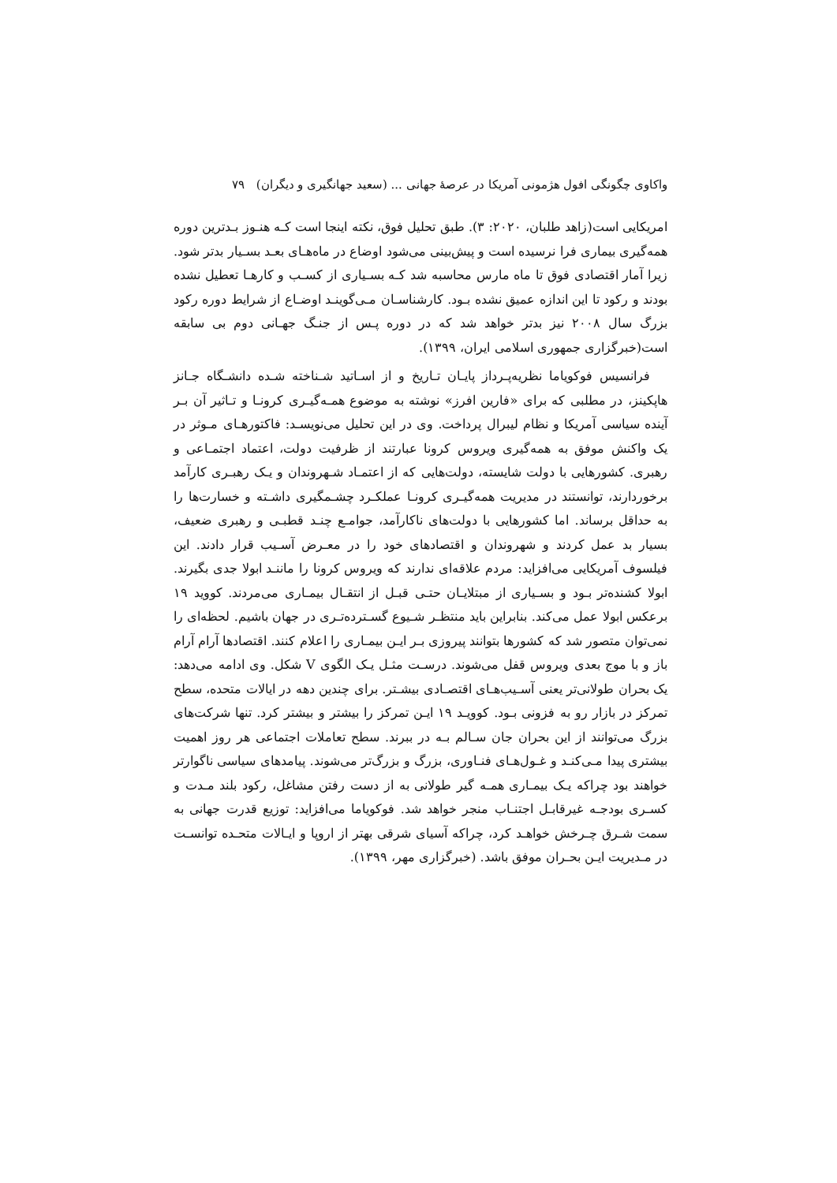واکاوی چگونگی افول هژمونی آمریکا در عرصهٔ جهانی ... (سعید جهانگیری و دیگران) ۷۹
امریکایی است(زاهد طلبان، ۲۰۲۰: ۳). طبق تحلیل فوق، نکته اینجا است کـه هنـوز بـدترین دوره همه‌گیری بیماری فرا نرسیده است و پیش‌بینی می‌شود اوضاع در ماه‌هـای بعـد بسـیار بدتر شود. زیرا آمار اقتصادی فوق تا ماه مارس محاسبه شد کـه بسـیاری از کسـب و کارهـا تعطیل نشده بودند و رکود تا این اندازه عمیق نشده بـود. کارشناسـان مـی‌گوینـد اوضـاع از شرایط دوره رکود بزرگ سال ۲۰۰۸ نیز بدتر خواهد شد که در دوره پـس از جنـگ جهـانی دوم بی سابقه است(خبرگزاری جمهوری اسلامی ایران، ۱۳۹۹).
فرانسیس فوکویاما نظریه‌پـرداز پایـان تـاریخ و از اسـاتید شـناخته شـده دانشـگاه جـانز هاپکینز، در مطلبی که برای «فارین افرز» نوشته به موضوع همـه‌گیـری کرونـا و تـاثیر آن بـر آینده سیاسی آمریکا و نظام لیبرال پرداخت. وی در این تحلیل می‌نویسـد: فاکتورهـای مـوثر در یک واکنش موفق به همه‌گیری ویروس کرونا عبارتند از ظرفیت دولت، اعتماد اجتمـاعی و رهبری. کشورهایی با دولت شایسته، دولت‌هایی که از اعتمـاد شـهروندان و یـک رهبـری کارآمد برخوردارند، توانستند در مدیریت همه‌گیـری کرونـا عملکـرد چشـمگیری داشـته و خسارت‌ها را به حداقل برساند. اما کشورهایی با دولت‌های ناکارآمد، جوامـع چنـد قطبـی و رهبری ضعیف، بسیار بد عمل کردند و شهروندان و اقتصادهای خود را در معـرض آسـیب قرار دادند. این فیلسوف آمریکایی می‌افزاید: مردم علاقه‌ای ندارند که ویروس کرونا را ماننـد ابولا جدی بگیرند. ابولا کشنده‌تر بـود و بسـیاری از مبتلایـان حتـی قبـل از انتقـال بیمـاری می‌مردند. کووید ۱۹ برعکس ابولا عمل می‌کند. بنابراین باید منتظـر شـیوع گسـترده‌تـری در جهان باشیم. لحظه‌ای را نمی‌توان متصور شد که کشورها بتوانند پیروزی بـر ایـن بیمـاری را اعلام کنند. اقتصادها آرام آرام باز و با موج بعدی ویروس قفل می‌شوند. درسـت مثـل یـک الگوی V شکل. وی ادامه می‌دهد: یک بحران طولانی‌تر یعنی آسـیب‌هـای اقتصـادی بیشـتر. برای چندین دهه در ایالات متحده، سطح تمرکز در بازار رو به فزونی بـود. کوویـد ۱۹ ایـن تمرکز را بیشتر و بیشتر کرد. تنها شرکت‌های بزرگ می‌توانند از این بحران جان سـالم بـه در ببرند. سطح تعاملات اجتماعی هر روز اهمیت بیشتری پیدا مـی‌کنـد و غـول‌هـای فنـاوری، بزرگ و بزرگ‌تر می‌شوند. پیامدهای سیاسی ناگوارتر خواهند بود چراکه یـک بیمـاری همـه گیر طولانی به از دست رفتن مشاغل، رکود بلند مـدت و کسـری بودجـه غیرقابـل اجتنـاب منجر خواهد شد. فوکویاما می‌افزاید: توزیع قدرت جهانی به سمت شـرق چـرخش خواهـد کرد، چراکه آسیای شرقی بهتر از اروپا و ایـالات متحـده توانسـت در مـدیریت ایـن بحـران موفق باشد. (خبرگزاری مهر، ۱۳۹۹).